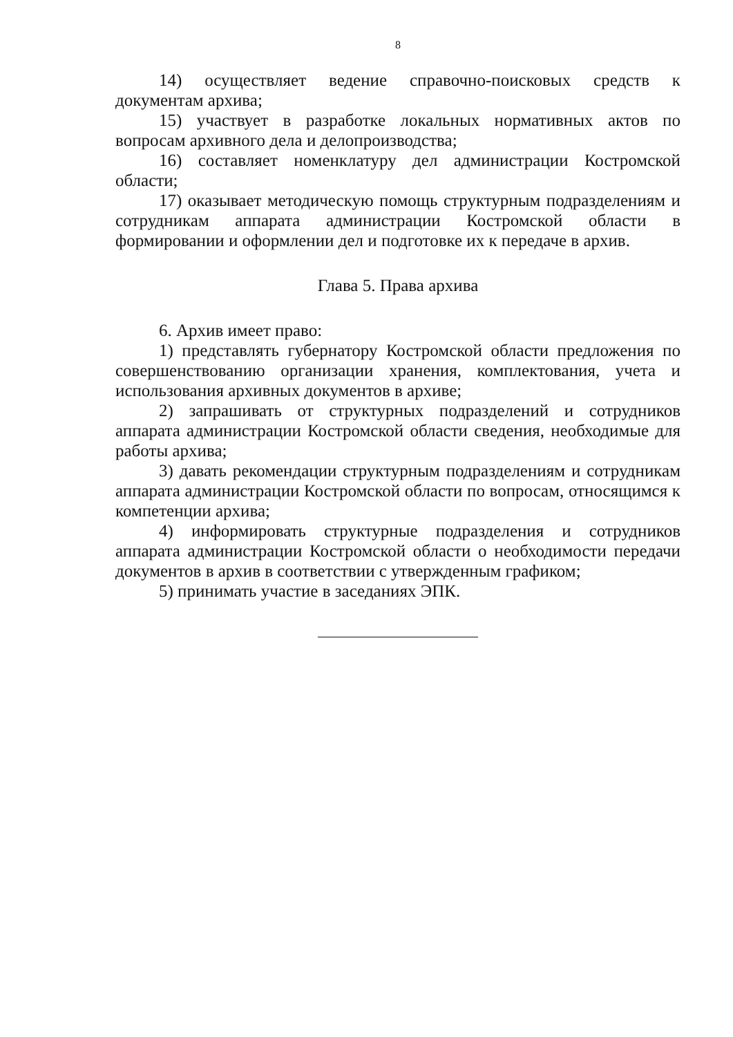8
14) осуществляет ведение справочно-поисковых средств к документам архива;
15) участвует в разработке локальных нормативных актов по вопросам архивного дела и делопроизводства;
16) составляет номенклатуру дел администрации Костромской области;
17) оказывает методическую помощь структурным подразделениям и сотрудникам аппарата администрации Костромской области в формировании и оформлении дел и подготовке их к передаче в архив.
Глава 5. Права архива
6. Архив имеет право:
1) представлять губернатору Костромской области предложения по совершенствованию организации хранения, комплектования, учета и использования архивных документов в архиве;
2) запрашивать от структурных подразделений и сотрудников аппарата администрации Костромской области сведения, необходимые для работы архива;
3) давать рекомендации структурным подразделениям и сотрудникам аппарата администрации Костромской области по вопросам, относящимся к компетенции архива;
4) информировать структурные подразделения и сотрудников аппарата администрации Костромской области о необходимости передачи документов в архив в соответствии с утвержденным графиком;
5) принимать участие в заседаниях ЭПК.